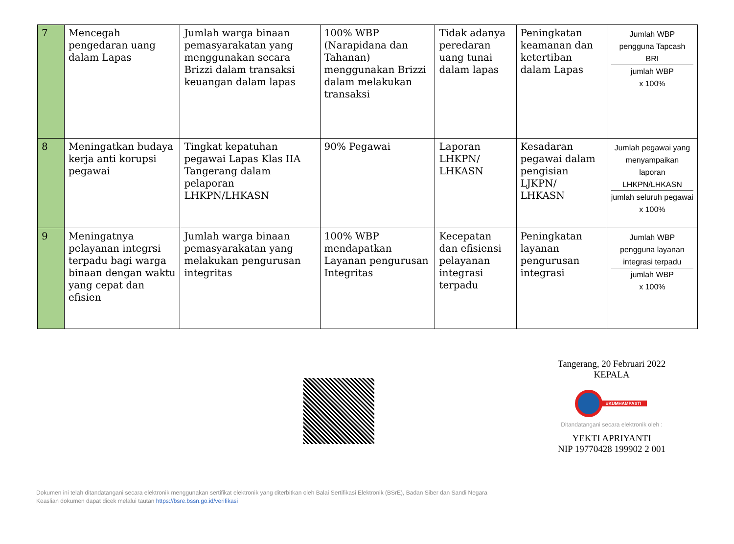| 7 | Mencegah pengedaran uang dalam Lapas | Jumlah warga binaan pemasyarakatan yang menggunakan secara Brizzi dalam transaksi keuangan dalam lapas | 100% WBP (Narapidana dan Tahanan) menggunakan Brizzi dalam melakukan transaksi | Tidak adanya peredaran uang tunai dalam lapas | Peningkatan keamanan dan ketertiban dalam Lapas | Jumlah WBP pengguna Tapcash BRI jumlah WBP x 100% |
| 8 | Meningatkan budaya kerja anti korupsi pegawai | Tingkat kepatuhan pegawai Lapas Klas IIA Tangerang dalam pelaporan LHKPN/LHKASN | 90% Pegawai | Laporan LHKPN/ LHKASN | Kesadaran pegawai dalam pengisian LJKPN/ LHKASN | Jumlah pegawai yang menyampaikan laporan LHKPN/LHKASN jumlah seluruh pegawai x 100% |
| 9 | Meningatnya pelayanan integrsi terpadu bagi warga binaan dengan waktu yang cepat dan efisien | Jumlah warga binaan pemasyarakatan yang melakukan pengurusan integritas | 100% WBP mendapatkan Layanan pengurusan Integritas | Kecepatan dan efisiensi pelayanan integrasi terpadu | Peningkatan layanan pengurusan integrasi | Jumlah WBP pengguna layanan integrasi terpadu jumlah WBP x 100% |
Tangerang, 20 Februari 2022
KEPALA
#KUMHAMPASTI
Ditandatangani secara elektronik oleh :
YEKTI APRIYANTI
NIP 19770428 199902 2 001
Dokumen ini telah ditandatangani secara elektronik menggunakan sertifikat elektronik yang diterbitkan oleh Balai Sertifikasi Elektronik (BSrE), Badan Siber dan Sandi Negara
Keaslian dokumen dapat dicek melalui tautan https://bsre.bssn.go.id/verifikasi